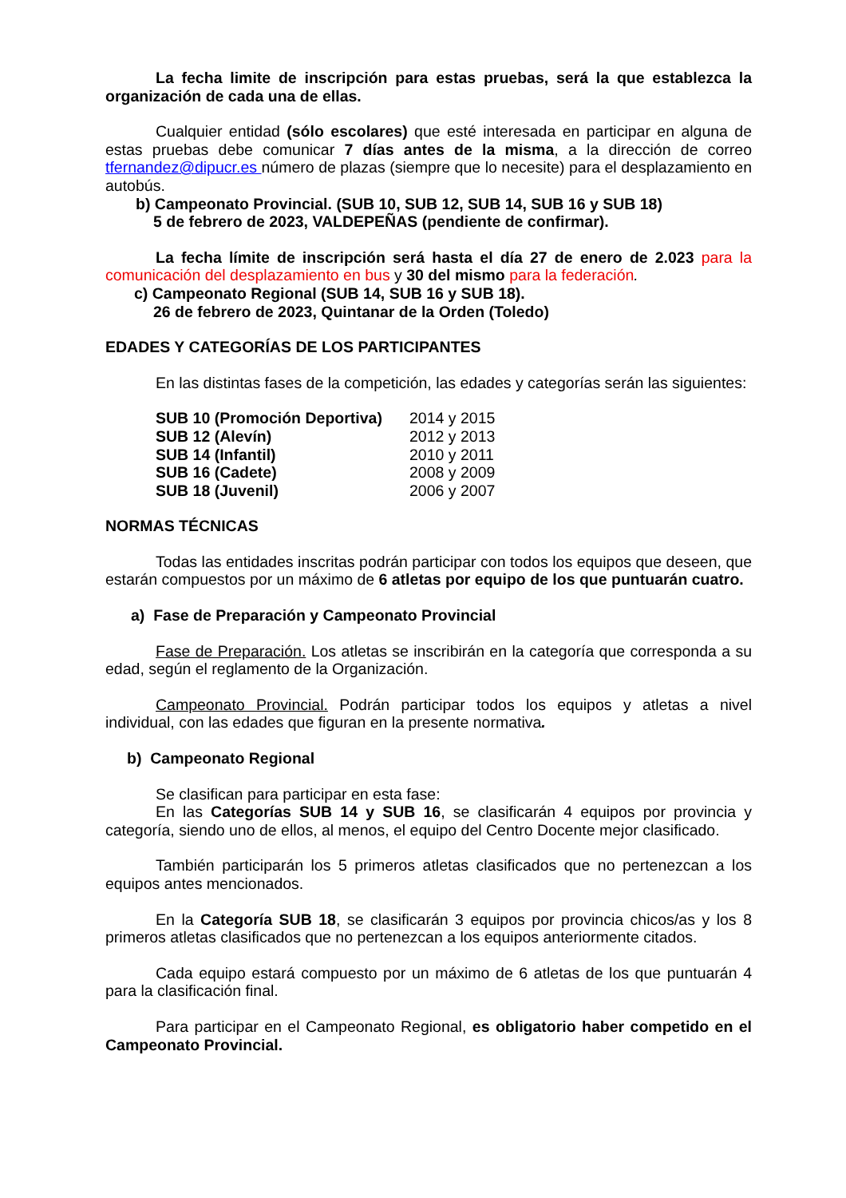La fecha limite de inscripción para estas pruebas, será la que establezca la organización de cada una de ellas.
Cualquier entidad (sólo escolares) que esté interesada en participar en alguna de estas pruebas debe comunicar 7 días antes de la misma, a la dirección de correo tfernandez@dipucr.es número de plazas (siempre que lo necesite) para el desplazamiento en autobús.
b) Campeonato Provincial. (SUB 10, SUB 12, SUB 14, SUB 16 y SUB 18)
5 de febrero de 2023, VALDEPEÑAS (pendiente de confirmar).
La fecha límite de inscripción será hasta el día 27 de enero de 2.023 para la comunicación del desplazamiento en bus y 30 del mismo para la federación.
c) Campeonato Regional (SUB 14, SUB 16 y SUB 18).
26 de febrero de 2023, Quintanar de la Orden (Toledo)
EDADES Y CATEGORÍAS DE LOS PARTICIPANTES
En las distintas fases de la competición, las edades y categorías serán las siguientes:
| SUB 10 (Promoción Deportiva) | 2014 y 2015 |
| SUB 12 (Alevín) | 2012 y 2013 |
| SUB 14 (Infantil) | 2010 y 2011 |
| SUB 16 (Cadete) | 2008 y 2009 |
| SUB 18 (Juvenil) | 2006 y 2007 |
NORMAS TÉCNICAS
Todas las entidades inscritas podrán participar con todos los equipos que deseen, que estarán compuestos por un máximo de 6 atletas por equipo de los que puntuarán cuatro.
a) Fase de Preparación y Campeonato Provincial
Fase de Preparación. Los atletas se inscribirán en la categoría que corresponda a su edad, según el reglamento de la Organización.
Campeonato Provincial. Podrán participar todos los equipos y atletas a nivel individual, con las edades que figuran en la presente normativa.
b) Campeonato Regional
Se clasifican para participar en esta fase:
En las Categorías SUB 14 y SUB 16, se clasificarán 4 equipos por provincia y categoría, siendo uno de ellos, al menos, el equipo del Centro Docente mejor clasificado.
También participarán los 5 primeros atletas clasificados que no pertenezcan a los equipos antes mencionados.
En la Categoría SUB 18, se clasificarán 3 equipos por provincia chicos/as y los 8 primeros atletas clasificados que no pertenezcan a los equipos anteriormente citados.
Cada equipo estará compuesto por un máximo de 6 atletas de los que puntuarán 4 para la clasificación final.
Para participar en el Campeonato Regional, es obligatorio haber competido en el Campeonato Provincial.